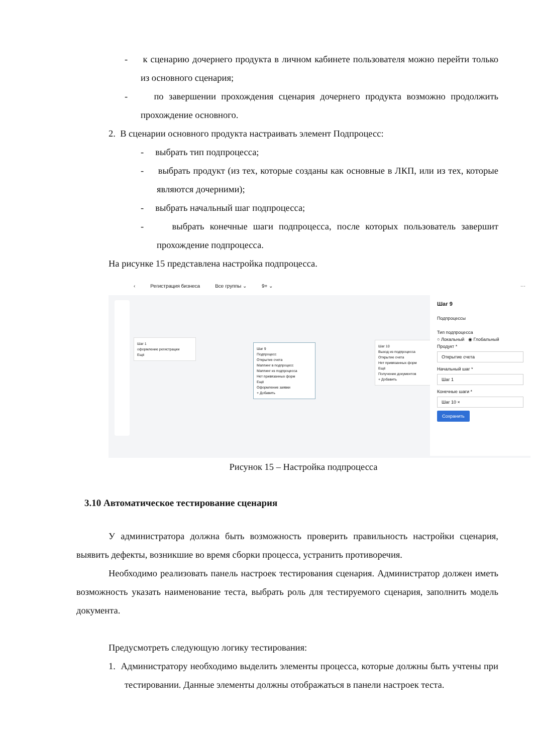- к сценарию дочернего продукта в личном кабинете пользователя можно перейти только из основного сценария;
- по завершении прохождения сценария дочернего продукта возможно продолжить прохождение основного.
2. В сценарии основного продукта настраивать элемент Подпроцесс:
- выбрать тип подпроцесса;
- выбрать продукт (из тех, которые созданы как основные в ЛКП, или из тех, которые являются дочерними);
- выбрать начальный шаг подпроцесса;
- выбрать конечные шаги подпроцесса, после которых пользователь завершит прохождение подпроцесса.
На рисунке 15 представлена настройка подпроцесса.
‹ Регистрация бизнеса Все группы ⌄ 9+ ⌄ ···
Шаг 1
оформление регистрации
Ещё
Шаг 9
Подпроцесс
Открытие счета
Маппинг в подпроцесс
Маппинг из подпроцесса
Нет привязанных форм
Ещё
Оформление заявки
+ Добавить
Шаг 10
Выход из подпроцесса
Открытие счета
Нет привязанных форм
Ещё
Получение документов
+ Добавить
Шаг 9
Подпроцессы
Тип подпроцесса
○ Локальный ◉ Глобальный
Продукт *
Открытие счета
Начальный шаг *
Шаг 1
Конечные шаги *
Шаг 10 ×
Сохранить
Рисунок 15 – Настройка подпроцесса
3.10 Автоматическое тестирование сценария
У администратора должна быть возможность проверить правильность настройки сценария, выявить дефекты, возникшие во время сборки процесса, устранить противоречия.
Необходимо реализовать панель настроек тестирования сценария. Администратор должен иметь возможность указать наименование теста, выбрать роль для тестируемого сценария, заполнить модель документа.
Предусмотреть следующую логику тестирования:
1. Администратору необходимо выделить элементы процесса, которые должны быть учтены при тестировании. Данные элементы должны отображаться в панели настроек теста.